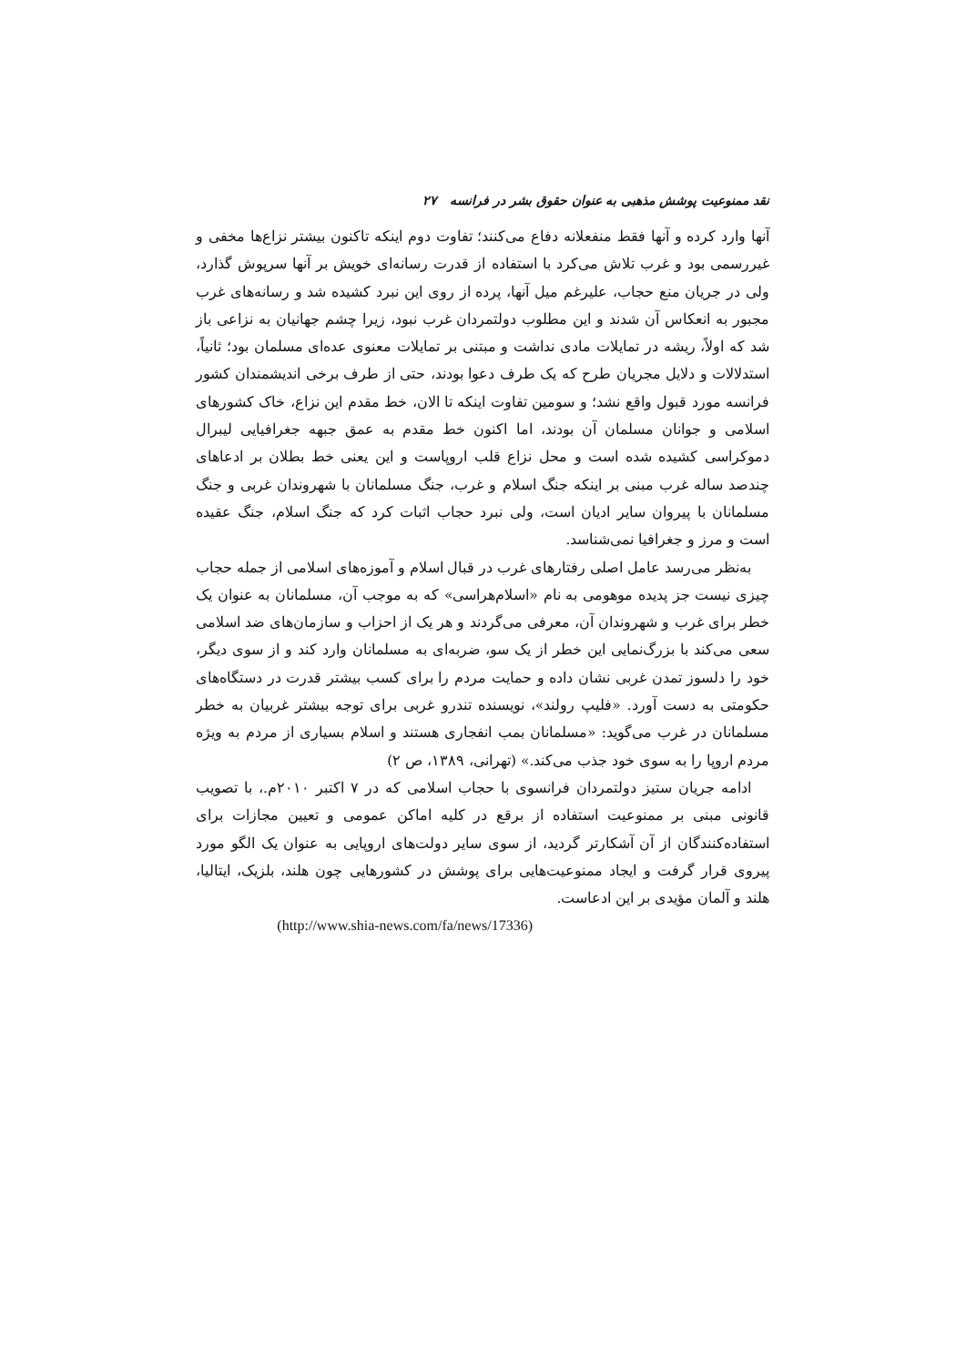نقد ممنوعیت پوشش مذهبی به عنوان حقوق بشر در فرانسه ۲۷
آنها وارد کرده و آنها فقط منفعلانه دفاع می‌کنند؛ تفاوت دوم اینکه تاکنون بیشتر نزاع‌ها مخفی و غیررسمی بود و غرب تلاش می‌کرد با استفاده از قدرت رسانه‌ای خویش بر آنها سرپوش گذارد، ولی در جریان منع حجاب، علیرغم میل آنها، پرده از روی این نبرد کشیده شد و رسانه‌های غرب مجبور به انعکاس آن شدند و این مطلوب دولتمردان غرب نبود، زیرا چشم جهانیان به نزاعی باز شد که اولاً، ریشه در تمایلات مادی نداشت و مبتنی بر تمایلات معنوی عده‌ای مسلمان بود؛ ثانیاً، استدلالات و دلایل مجریان طرح که یک طرف دعوا بودند، حتی از طرف برخی اندیشمندان کشور فرانسه مورد قبول واقع نشد؛ و سومین تفاوت اینکه تا الان، خط مقدم این نزاع، خاک کشورهای اسلامی و جوانان مسلمان آن بودند، اما اکنون خط مقدم به عمق جبهه جغرافیایی لیبرال دموکراسی کشیده شده است و محل نزاع قلب اروپاست و این یعنی خط بطلان بر ادعاهای چندصد ساله غرب مبنی بر اینکه جنگ اسلام و غرب، جنگ مسلمانان با شهروندان غربی و جنگ مسلمانان با پیروان سایر ادیان است، ولی نبرد حجاب اثبات کرد که جنگ اسلام، جنگ عقیده است و مرز و جغرافیا نمی‌شناسد.
به‌نظر می‌رسد عامل اصلی رفتارهای غرب در قبال اسلام و آموزه‌های اسلامی از جمله حجاب چیزی نیست جز پدیده موهومی به نام «اسلام‌هراسی» که به موجب آن، مسلمانان به عنوان یک خطر برای غرب و شهروندان آن، معرفی می‌گردند و هر یک از احزاب و سازمان‌های ضد اسلامی سعی می‌کند با بزرگ‌نمایی این خطر از یک سو، ضربه‌ای به مسلمانان وارد کند و از سوی دیگر، خود را دلسوز تمدن غربی نشان داده و حمایت مردم را برای کسب بیشتر قدرت در دستگاه‌های حکومتی به دست آورد. «فلیپ رولند»، نویسنده تندرو غربی برای توجه بیشتر غربیان به خطر مسلمانان در غرب می‌گوید: «مسلمانان بمب انفجاری هستند و اسلام بسیاری از مردم به ویژه مردم اروپا را به سوی خود جذب می‌کند.» (تهرانی، ۱۳۸۹، ص ۲)
ادامه جریان ستیز دولتمردان فرانسوی با حجاب اسلامی که در ۷ اکتبر ۲۰۱۰م.، با تصویب قانونی مبنی بر ممنوعیت استفاده از برقع در کلیه اماکن عمومی و تعیین مجازات برای استفاده‌کنندگان از آن آشکارتر گردید، از سوی سایر دولت‌های اروپایی به عنوان یک الگو مورد پیروی قرار گرفت و ایجاد ممنوعیت‌هایی برای پوشش در کشورهایی چون هلند، بلزیک، ایتالیا، هلند و آلمان مؤیدی بر این ادعاست.
(http://www.shia-news.com/fa/news/17336)